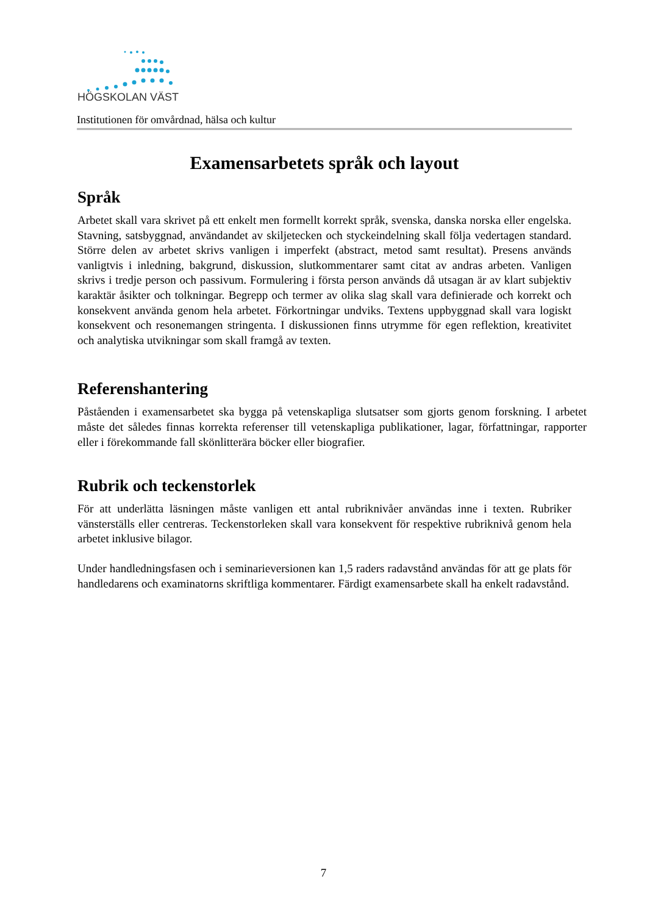HÖGSKOLAN VÄST
Institutionen för omvårdnad, hälsa och kultur
Examensarbetets språk och layout
Språk
Arbetet skall vara skrivet på ett enkelt men formellt korrekt språk, svenska, danska norska eller engelska. Stavning, satsbyggnad, användandet av skiljetecken och styckeindelning skall följa vedertagen standard. Större delen av arbetet skrivs vanligen i imperfekt (abstract, metod samt resultat). Presens används vanligtvis i inledning, bakgrund, diskussion, slutkommentarer samt citat av andras arbeten. Vanligen skrivs i tredje person och passivum. Formulering i första person används då utsagan är av klart subjektiv karaktär åsikter och tolkningar. Begrepp och termer av olika slag skall vara definierade och korrekt och konsekvent använda genom hela arbetet. Förkortningar undviks. Textens uppbyggnad skall vara logiskt konsekvent och resonemangen stringenta. I diskussionen finns utrymme för egen reflektion, kreativitet och analytiska utvikningar som skall framgå av texten.
Referenshantering
Påståenden i examensarbetet ska bygga på vetenskapliga slutsatser som gjorts genom forskning. I arbetet måste det således finnas korrekta referenser till vetenskapliga publikationer, lagar, författningar, rapporter eller i förekommande fall skönlitterära böcker eller biografier.
Rubrik och teckenstorlek
För att underlätta läsningen måste vanligen ett antal rubriknivåer användas inne i texten. Rubriker vänsterställs eller centreras. Teckenstorleken skall vara konsekvent för respektive rubriknivå genom hela arbetet inklusive bilagor.
Under handledningsfasen och i seminarieversionen kan 1,5 raders radavstånd användas för att ge plats för handledarens och examinatorns skriftliga kommentarer. Färdigt examensarbete skall ha enkelt radavstånd.
7